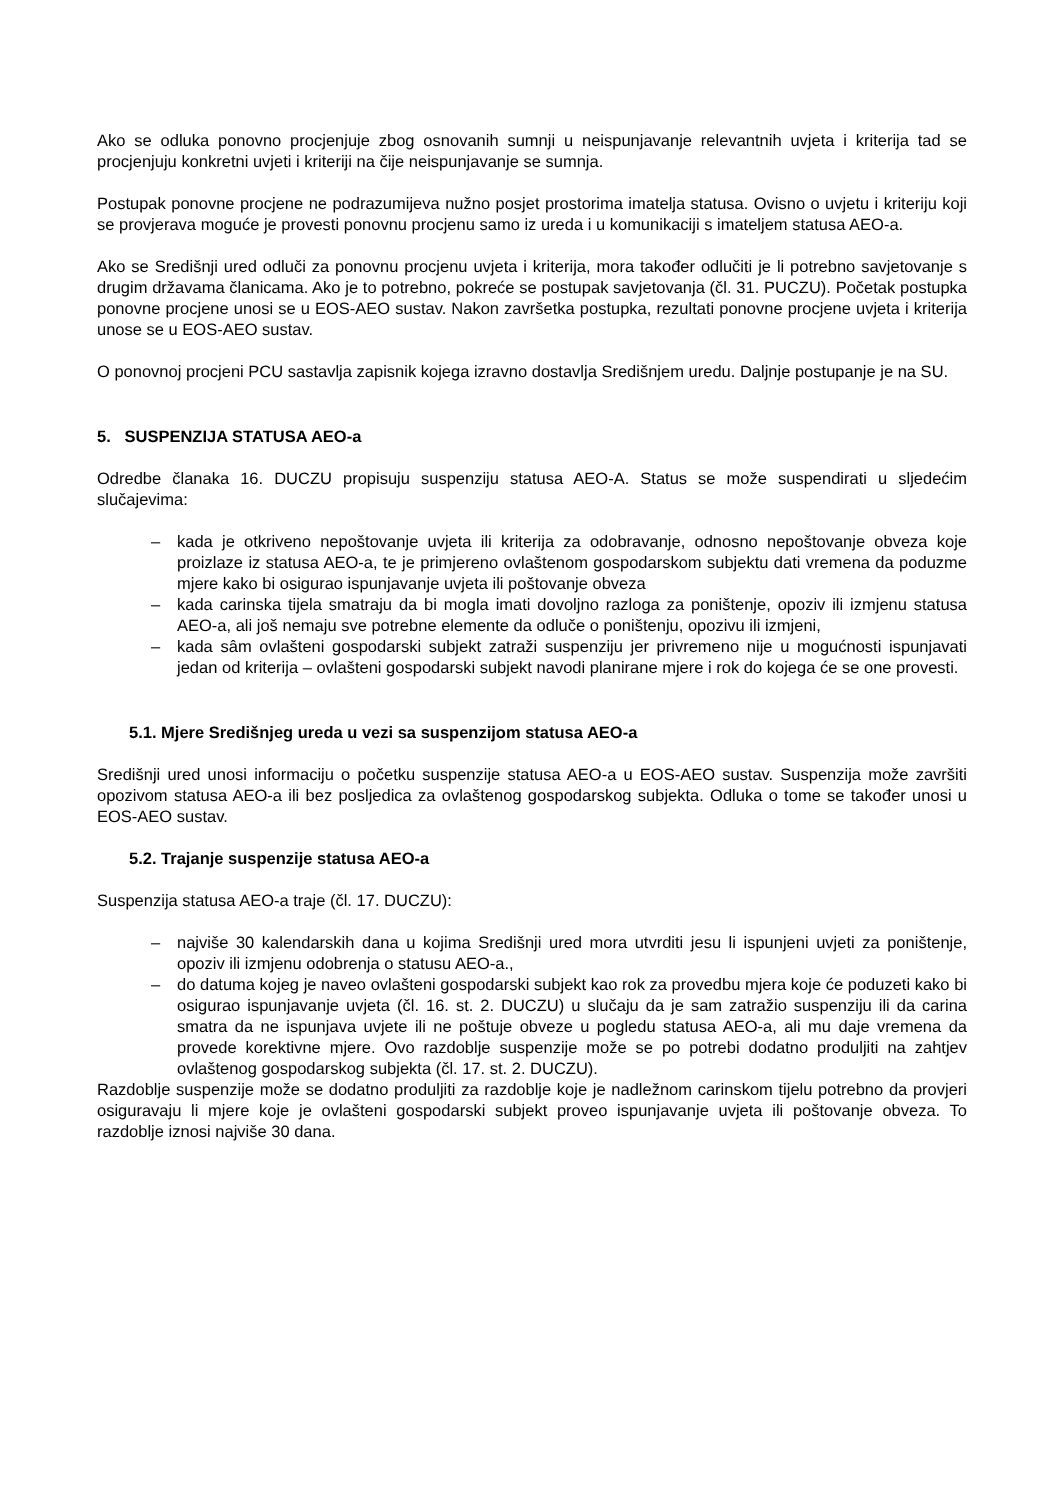Ako se odluka ponovno procjenjuje zbog osnovanih sumnji u neispunjavanje relevantnih uvjeta i kriterija tad se procjenjuju konkretni uvjeti i kriteriji na čije neispunjavanje se sumnja.
Postupak ponovne procjene ne podrazumijeva nužno posjet prostorima imatelja statusa. Ovisno o uvjetu i kriteriju koji se provjerava moguće je provesti ponovnu procjenu samo iz ureda i u komunikaciji s imateljem statusa AEO-a.
Ako se Središnji ured odluči za ponovnu procjenu uvjeta i kriterija, mora također odlučiti je li potrebno savjetovanje s drugim državama članicama. Ako je to potrebno, pokreće se postupak savjetovanja (čl. 31. PUCZU). Početak postupka ponovne procjene unosi se u EOS-AEO sustav. Nakon završetka postupka, rezultati ponovne procjene uvjeta i kriterija unose se u EOS-AEO sustav.
O ponovnoj procjeni PCU sastavlja zapisnik kojega izravno dostavlja Središnjem uredu. Daljnje postupanje je na SU.
5. SUSPENZIJA STATUSA AEO-a
Odredbe članaka 16. DUCZU propisuju suspenziju statusa AEO-A. Status se može suspendirati u sljedećim slučajevima:
– kada je otkriveno nepoštovanje uvjeta ili kriterija za odobravanje, odnosno nepoštovanje obveza koje proizlaze iz statusa AEO-a, te je primjereno ovlaštenom gospodarskom subjektu dati vremena da poduzme mjere kako bi osigurao ispunjavanje uvjeta ili poštovanje obveza
– kada carinska tijela smatraju da bi mogla imati dovoljno razloga za poništenje, opoziv ili izmjenu statusa AEO-a, ali još nemaju sve potrebne elemente da odluče o poništenju, opozivu ili izmjeni,
– kada sâm ovlašteni gospodarski subjekt zatraži suspenziju jer privremeno nije u mogućnosti ispunjavati jedan od kriterija – ovlašteni gospodarski subjekt navodi planirane mjere i rok do kojega će se one provesti.
5.1. Mjere Središnjeg ureda u vezi sa suspenzijom statusa AEO-a
Središnji ured unosi informaciju o početku suspenzije statusa AEO-a u EOS-AEO sustav. Suspenzija može završiti opozivom statusa AEO-a ili bez posljedica za ovlaštenog gospodarskog subjekta. Odluka o tome se također unosi u EOS-AEO sustav.
5.2. Trajanje suspenzije statusa AEO-a
Suspenzija statusa AEO-a traje (čl. 17. DUCZU):
– najviše 30 kalendarskih dana u kojima Središnji ured mora utvrditi jesu li ispunjeni uvjeti za poništenje, opoziv ili izmjenu odobrenja o statusu AEO-a.,
– do datuma kojeg je naveo ovlašteni gospodarski subjekt kao rok za provedbu mjera koje će poduzeti kako bi osigurao ispunjavanje uvjeta (čl. 16. st. 2. DUCZU) u slučaju da je sam zatražio suspenziju ili da carina smatra da ne ispunjava uvjete ili ne poštuje obveze u pogledu statusa AEO-a, ali mu daje vremena da provede korektivne mjere. Ovo razdoblje suspenzije može se po potrebi dodatno produljiti na zahtjev ovlaštenog gospodarskog subjekta (čl. 17. st. 2. DUCZU).
Razdoblje suspenzije može se dodatno produljiti za razdoblje koje je nadležnom carinskom tijelu potrebno da provjeri osiguravaju li mjere koje je ovlašteni gospodarski subjekt proveo ispunjavanje uvjeta ili poštovanje obveza. To razdoblje iznosi najviše 30 dana.